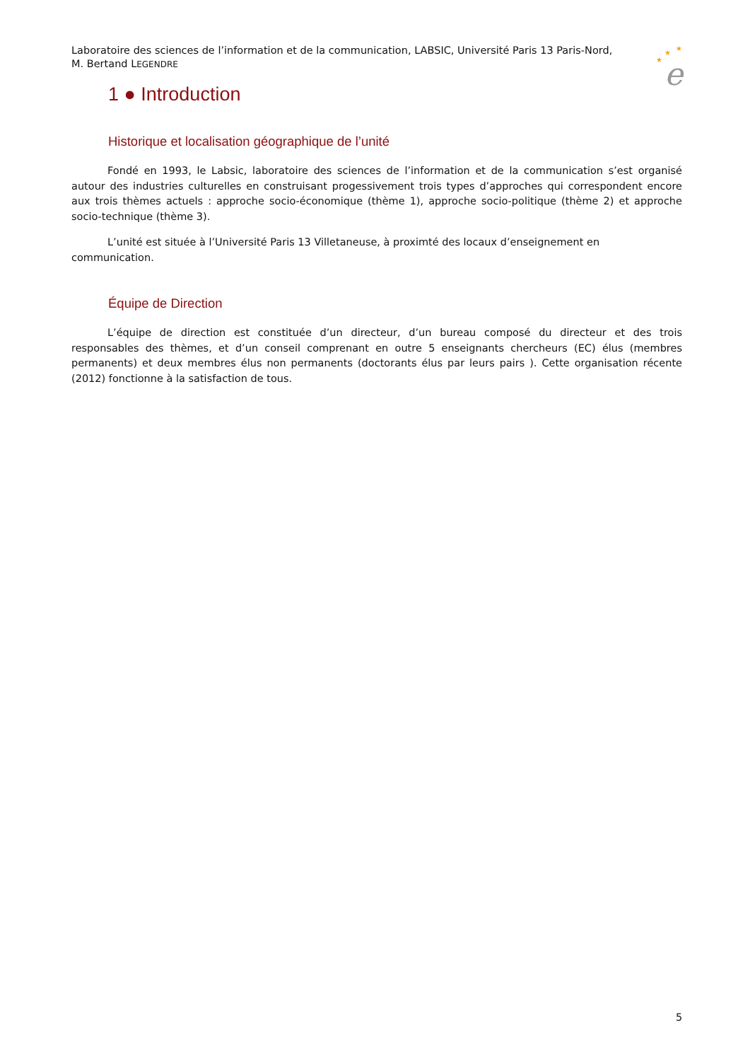Laboratoire des sciences de l’information et de la communication, LABSIC, Université Paris 13 Paris-Nord, M. Bertand LEGENDRE
★
★
★
e
1 ● Introduction
Historique et localisation géographique de l’unité
Fondé en 1993, le Labsic, laboratoire des sciences de l’information et de la communication s’est organisé autour des industries culturelles en construisant progessivement trois types d’approches qui correspondent encore aux trois thèmes actuels : approche socio-économique (thème 1), approche socio-politique (thème 2) et approche socio-technique (thème 3).
L’unité est située à l’Université Paris 13 Villetaneuse, à proximté des locaux d’enseignement en communication.
Équipe de Direction
L’équipe de direction est constituée d’un directeur, d’un bureau composé du directeur et des trois responsables des thèmes, et d’un conseil comprenant en outre 5 enseignants chercheurs (EC) élus (membres permanents) et deux membres élus non permanents (doctorants élus par leurs pairs ). Cette organisation récente (2012) fonctionne à la satisfaction de tous.
5